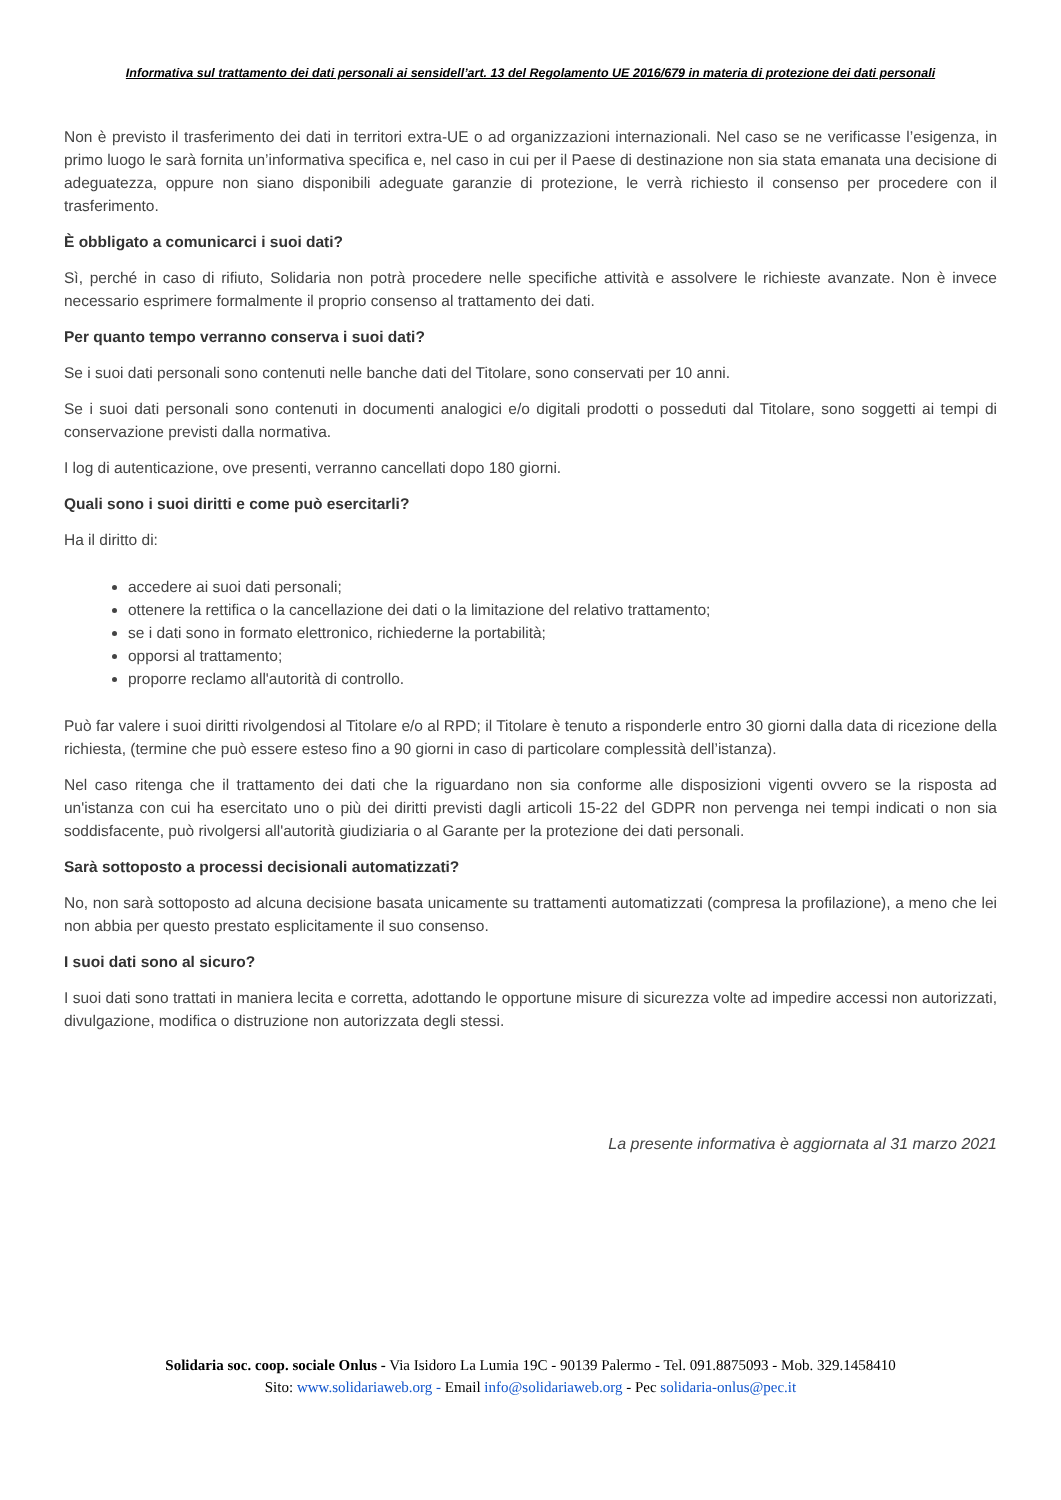Informativa sul trattamento dei dati personali ai sensidell’art. 13 del Regolamento UE 2016/679 in materia di protezione dei dati personali
Non è previsto il trasferimento dei dati in territori extra-UE o ad organizzazioni internazionali. Nel caso se ne verificasse l’esigenza, in primo luogo le sarà fornita un’informativa specifica e, nel caso in cui per il Paese di destinazione non sia stata emanata una decisione di adeguatezza, oppure non siano disponibili adeguate garanzie di protezione, le verrà richiesto il consenso per procedere con il trasferimento.
È obbligato a comunicarci i suoi dati?
Sì, perché in caso di rifiuto, Solidaria non potrà procedere nelle specifiche attività e assolvere le richieste avanzate. Non è invece necessario esprimere formalmente il proprio consenso al trattamento dei dati.
Per quanto tempo verranno conserva i suoi dati?
Se i suoi dati personali sono contenuti nelle banche dati del Titolare, sono conservati per 10 anni.
Se i suoi dati personali sono contenuti in documenti analogici e/o digitali prodotti o posseduti dal Titolare, sono soggetti ai tempi di conservazione previsti dalla normativa.
I log di autenticazione, ove presenti, verranno cancellati dopo 180 giorni.
Quali sono i suoi diritti e come può esercitarli?
Ha il diritto di:
accedere ai suoi dati personali;
ottenere la rettifica o la cancellazione dei dati o la limitazione del relativo trattamento;
se i dati sono in formato elettronico, richiederne la portabilità;
opporsi al trattamento;
proporre reclamo all'autorità di controllo.
Può far valere i suoi diritti rivolgendosi al Titolare e/o al RPD; il Titolare è tenuto a risponderle entro 30 giorni dalla data di ricezione della richiesta, (termine che può essere esteso fino a 90 giorni in caso di particolare complessità dell’istanza).
Nel caso ritenga che il trattamento dei dati che la riguardano non sia conforme alle disposizioni vigenti ovvero se la risposta ad un'istanza con cui ha esercitato uno o più dei diritti previsti dagli articoli 15-22 del GDPR non pervenga nei tempi indicati o non sia soddisfacente, può rivolgersi all'autorità giudiziaria o al Garante per la protezione dei dati personali.
Sarà sottoposto a processi decisionali automatizzati?
No, non sarà sottoposto ad alcuna decisione basata unicamente su trattamenti automatizzati (compresa la profilazione), a meno che lei non abbia per questo prestato esplicitamente il suo consenso.
I suoi dati sono al sicuro?
I suoi dati sono trattati in maniera lecita e corretta, adottando le opportune misure di sicurezza volte ad impedire accessi non autorizzati, divulgazione, modifica o distruzione non autorizzata degli stessi.
La presente informativa è aggiornata al 31 marzo 2021
Solidaria soc. coop. sociale Onlus - Via Isidoro La Lumia 19C - 90139 Palermo - Tel. 091.8875093 - Mob. 329.1458410
Sito: www.solidariaweb.org - Email info@solidariaweb.org - Pec solidaria-onlus@pec.it